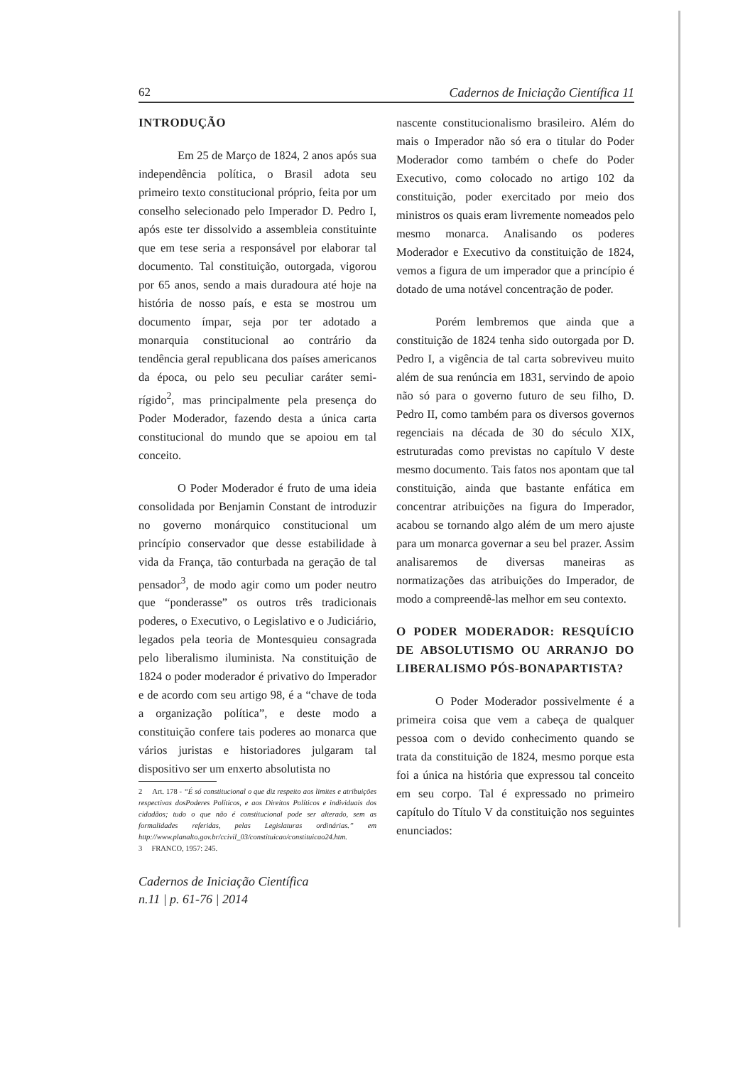62 Cadernos de Iniciação Científica 11
INTRODUÇÃO
Em 25 de Março de 1824, 2 anos após sua independência política, o Brasil adota seu primeiro texto constitucional próprio, feita por um conselho selecionado pelo Imperador D. Pedro I, após este ter dissolvido a assembleia constituinte que em tese seria a responsável por elaborar tal documento. Tal constituição, outorgada, vigorou por 65 anos, sendo a mais duradoura até hoje na história de nosso país, e esta se mostrou um documento ímpar, seja por ter adotado a monarquia constitucional ao contrário da tendência geral republicana dos países americanos da época, ou pelo seu peculiar caráter semi-rígido<sup>2</sup>, mas principalmente pela presença do Poder Moderador, fazendo desta a única carta constitucional do mundo que se apoiou em tal conceito.
O Poder Moderador é fruto de uma ideia consolidada por Benjamin Constant de introduzir no governo monárquico constitucional um princípio conservador que desse estabilidade à vida da França, tão conturbada na geração de tal pensador<sup>3</sup>, de modo agir como um poder neutro que “ponderasse” os outros três tradicionais poderes, o Executivo, o Legislativo e o Judiciário, legados pela teoria de Montesquieu consagrada pelo liberalismo iluminista. Na constituição de 1824 o poder moderador é privativo do Imperador e de acordo com seu artigo 98, é a “chave de toda a organização política”, e deste modo a constituição confere tais poderes ao monarca que vários juristas e historiadores julgaram tal dispositivo ser um enxerto absolutista no
2 Art. 178 - “É só constitucional o que diz respeito aos limites e atribuições respectivas dosPoderes Políticos, e aos Direitos Políticos e individuais dos cidadãos; tudo o que não é constitucional pode ser alterado, sem as formalidades referidas, pelas Legislaturas ordinárias.” em http://www.planalto.gov.br/ccivil_03/constituicao/constituicao24.htm.
3 FRANCO, 1957: 245.
Cadernos de Iniciação Científica
n.11 | p. 61-76 | 2014
nascente constitucionalismo brasileiro. Além do mais o Imperador não só era o titular do Poder Moderador como também o chefe do Poder Executivo, como colocado no artigo 102 da constituição, poder exercitado por meio dos ministros os quais eram livremente nomeados pelo mesmo monarca. Analisando os poderes Moderador e Executivo da constituição de 1824, vemos a figura de um imperador que a princípio é dotado de uma notável concentração de poder.
Porém lembremos que ainda que a constituição de 1824 tenha sido outorgada por D. Pedro I, a vigência de tal carta sobreviveu muito além de sua renúncia em 1831, servindo de apoio não só para o governo futuro de seu filho, D. Pedro II, como também para os diversos governos regenciais na década de 30 do século XIX, estruturadas como previstas no capítulo V deste mesmo documento. Tais fatos nos apontam que tal constituição, ainda que bastante enfática em concentrar atribuições na figura do Imperador, acabou se tornando algo além de um mero ajuste para um monarca governar a seu bel prazer. Assim analisaremos de diversas maneiras as normatizações das atribuições do Imperador, de modo a compreendê-las melhor em seu contexto.
O PODER MODERADOR: RESQUÍCIO DE ABSOLUTISMO OU ARRANJO DO LIBERALISMO PÓS-BONAPARTISTA?
O Poder Moderador possivelmente é a primeira coisa que vem a cabeça de qualquer pessoa com o devido conhecimento quando se trata da constituição de 1824, mesmo porque esta foi a única na história que expressou tal conceito em seu corpo. Tal é expressado no primeiro capítulo do Título V da constituição nos seguintes enunciados: